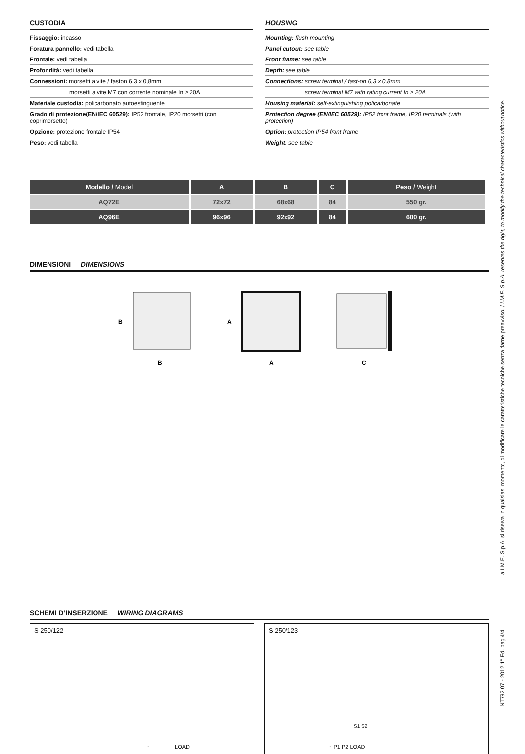CUSTODIA
Fissaggio: incasso
Foratura pannello: vedi tabella
Frontale: vedi tabella
Profondità: vedi tabella
Connessioni: morsetti a vite / faston 6,3 x 0,8mm
morsetti a vite M7 con corrente nominale In ≥ 20A
Materiale custodia: policarbonato autoestinguente
Grado di protezione(EN/IEC 60529): IP52 frontale, IP20 morsetti (con coprimorsetto)
Opzione: protezione frontale IP54
Peso: vedi tabella
HOUSING
Mounting: flush mounting
Panel cutout: see table
Front frame: see table
Depth: see table
Connections: screw terminal / fast-on 6,3 x 0,8mm
screw terminal M7 with rating current In ≥ 20A
Housing material: self-extinguishing policarbonate
Protection degree (EN/IEC 60529): IP52 front frame, IP20 terminals (with protection)
Option: protection IP54 front frame
Weight: see table
| Modello / Model | A | B | C | Peso / Weight |
| --- | --- | --- | --- | --- |
| AQ72E | 72x72 | 68x68 | 84 | 550 gr. |
| AQ96E | 96x96 | 92x92 | 84 | 600 gr. |
DIMENSIONI DIMENSIONS
B
B
A
A
C
SCHEMI D’INSERZIONE WIRING DIAGRAMS
S 250/122
~ LOAD
S 250/123
S1 S2
~ P1 P2 LOAD
La I.M.E. S.p.A. si riserva in qualsiasi momento, di modificare le caratteristiche tecniche senza darne preavviso. / I.M.E. S.p.A. reserves the right, to modify the technical characteristics without notice.
NT792 07 - 2012 1° Ed. pag.4/4